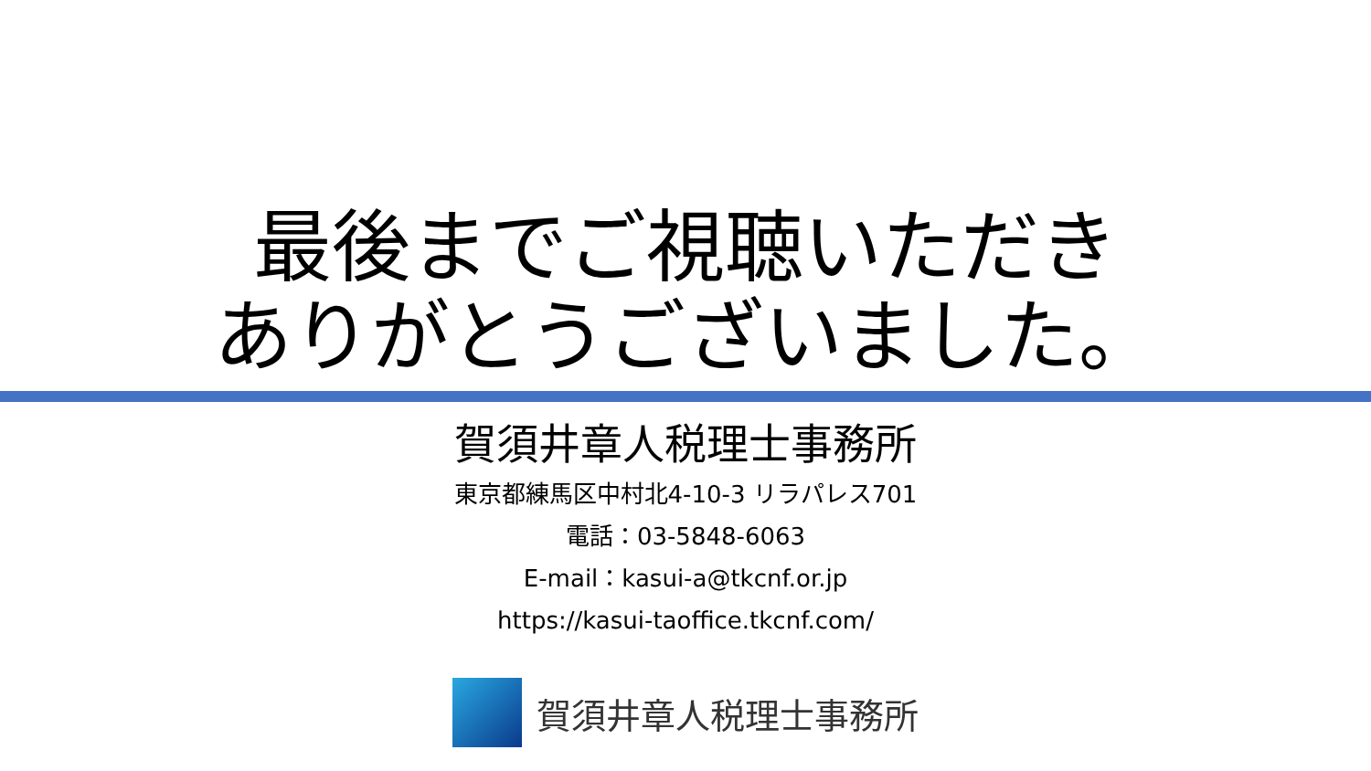最後までご視聴いただき
ありがとうございました。
賀須井章人税理士事務所
東京都練馬区中村北4-10-3 リラパレス701
電話：03-5848-6063
E-mail：kasui-a@tkcnf.or.jp
https://kasui-taoffice.tkcnf.com/
賀須井章人税理士事務所